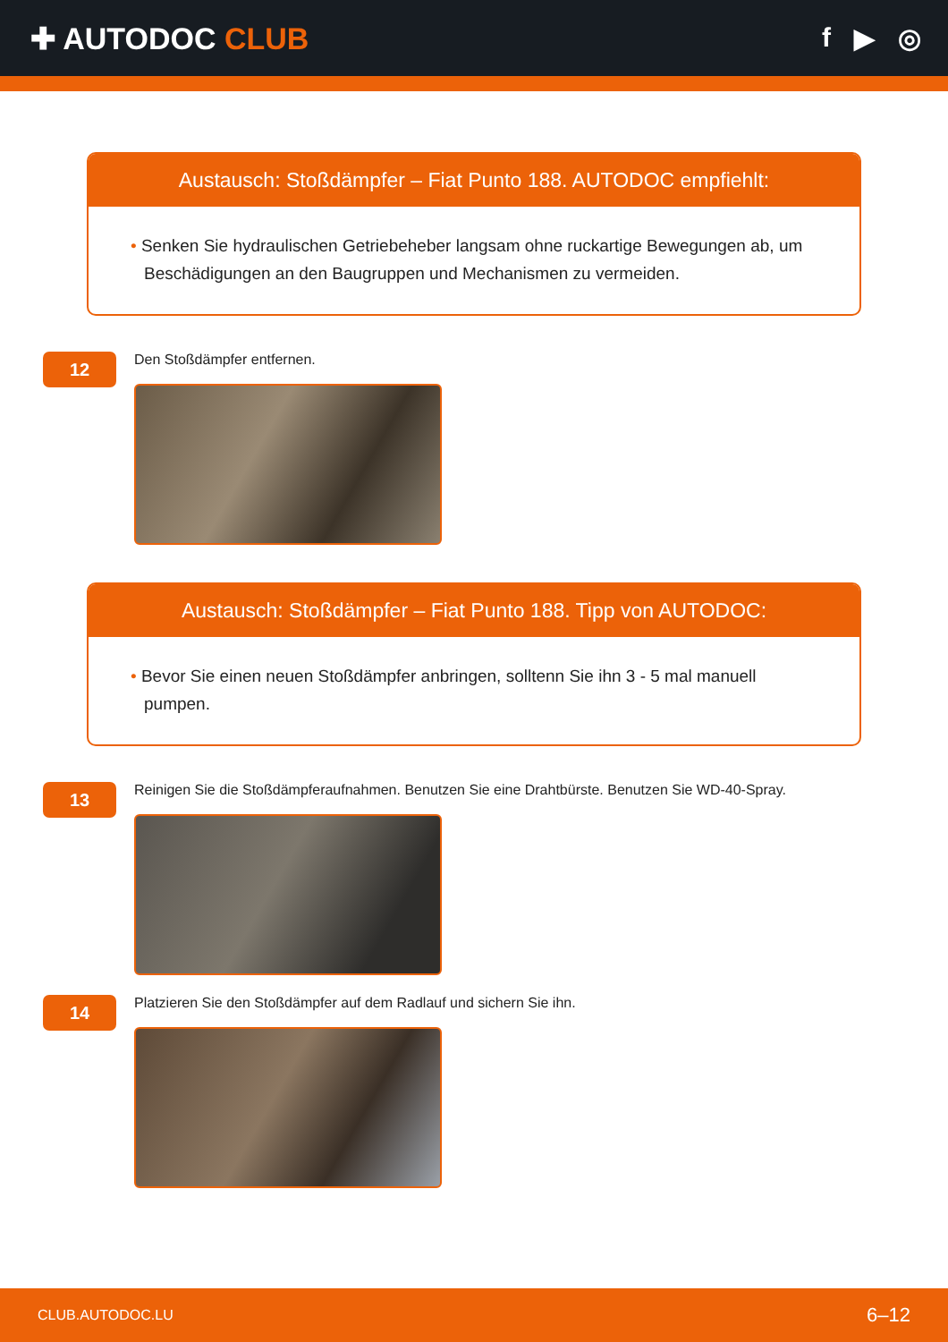✚ AUTODOC CLUB f ▶ ◎
Austausch: Stoßdämpfer – Fiat Punto 188. AUTODOC empfiehlt:
• Senken Sie hydraulischen Getriebeheber langsam ohne ruckartige Bewegungen ab, um Beschädigungen an den Baugruppen und Mechanismen zu vermeiden.
12
Den Stoßdämpfer entfernen.
Austausch: Stoßdämpfer – Fiat Punto 188. Tipp von AUTODOC:
• Bevor Sie einen neuen Stoßdämpfer anbringen, solltenn Sie ihn 3 - 5 mal manuell pumpen.
13
Reinigen Sie die Stoßdämpferaufnahmen. Benutzen Sie eine Drahtbürste. Benutzen Sie WD-40-Spray.
14
Platzieren Sie den Stoßdämpfer auf dem Radlauf und sichern Sie ihn.
CLUB.AUTODOC.LU 6–12